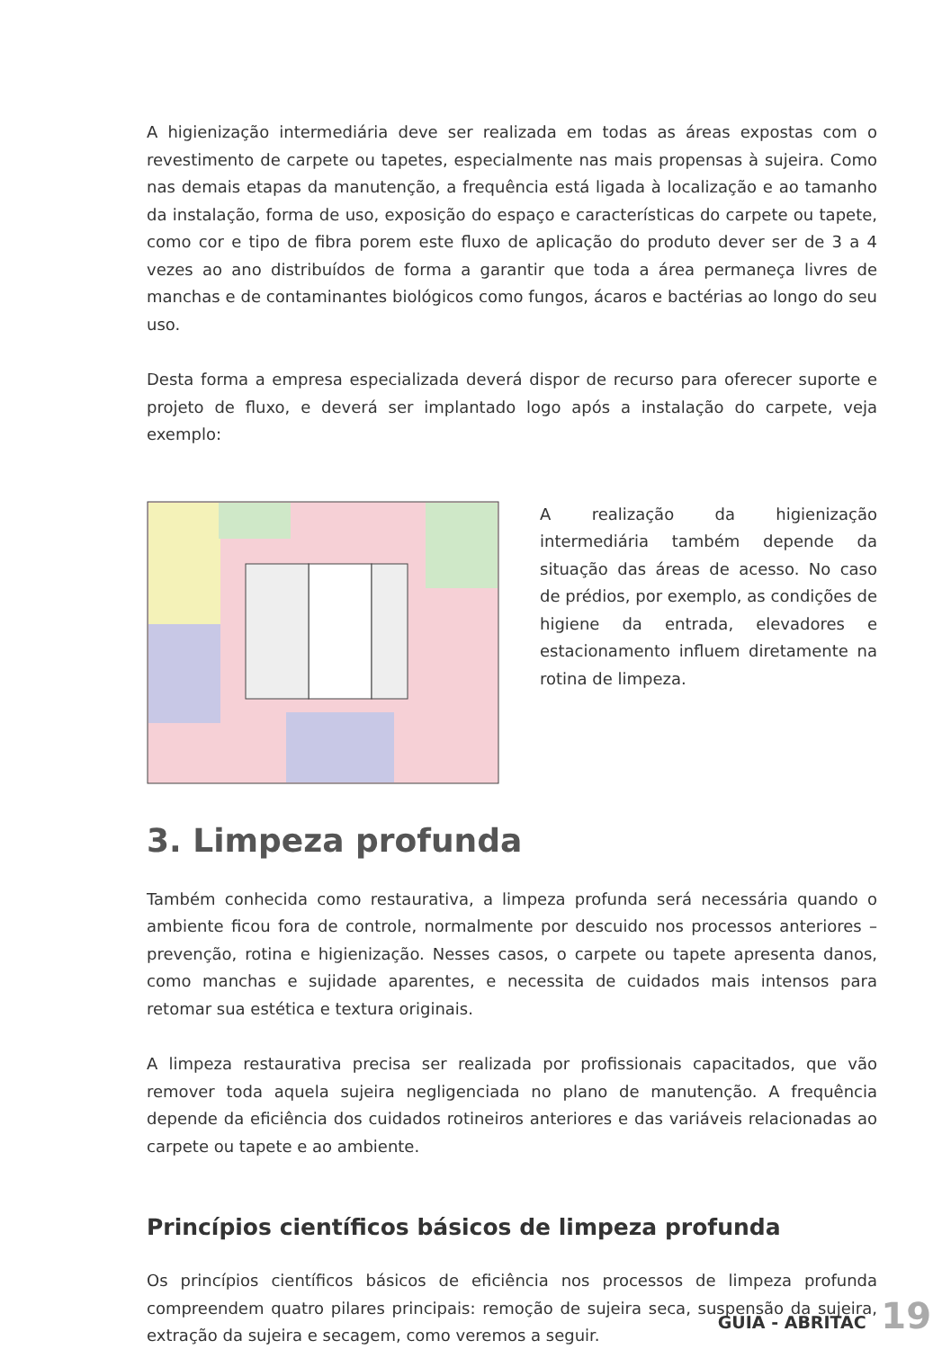A higienização intermediária deve ser realizada em todas as áreas expostas com o revestimento de carpete ou tapetes, especialmente nas mais propensas à sujeira. Como nas demais etapas da manutenção, a frequência está ligada à localização e ao tamanho da instalação, forma de uso, exposição do espaço e características do carpete ou tapete, como cor e tipo de fibra porem este fluxo de aplicação do produto dever ser de 3 a 4 vezes ao ano distribuídos de forma a garantir que toda a área permaneça livres de manchas e de contaminantes biológicos como fungos, ácaros e bactérias ao longo do seu uso.
Desta forma a empresa especializada deverá dispor de recurso para oferecer suporte e projeto de fluxo, e deverá ser implantado logo após a instalação do carpete, veja exemplo:
A realização da higienização intermediária também depende da situação das áreas de acesso. No caso de prédios, por exemplo, as condições de higiene da entrada, elevadores e estacionamento influem diretamente na rotina de limpeza.
3. Limpeza profunda
Também conhecida como restaurativa, a limpeza profunda será necessária quando o ambiente ficou fora de controle, normalmente por descuido nos processos anteriores – prevenção, rotina e higienização. Nesses casos, o carpete ou tapete apresenta danos, como manchas e sujidade aparentes, e necessita de cuidados mais intensos para retomar sua estética e textura originais.
A limpeza restaurativa precisa ser realizada por profissionais capacitados, que vão remover toda aquela sujeira negligenciada no plano de manutenção. A frequência depende da eficiência dos cuidados rotineiros anteriores e das variáveis relacionadas ao carpete ou tapete e ao ambiente.
Princípios científicos básicos de limpeza profunda
Os princípios científicos básicos de eficiência nos processos de limpeza profunda compreendem quatro pilares principais: remoção de sujeira seca, suspensão da sujeira, extração da sujeira e secagem, como veremos a seguir.
GUIA - ABRITAC 19